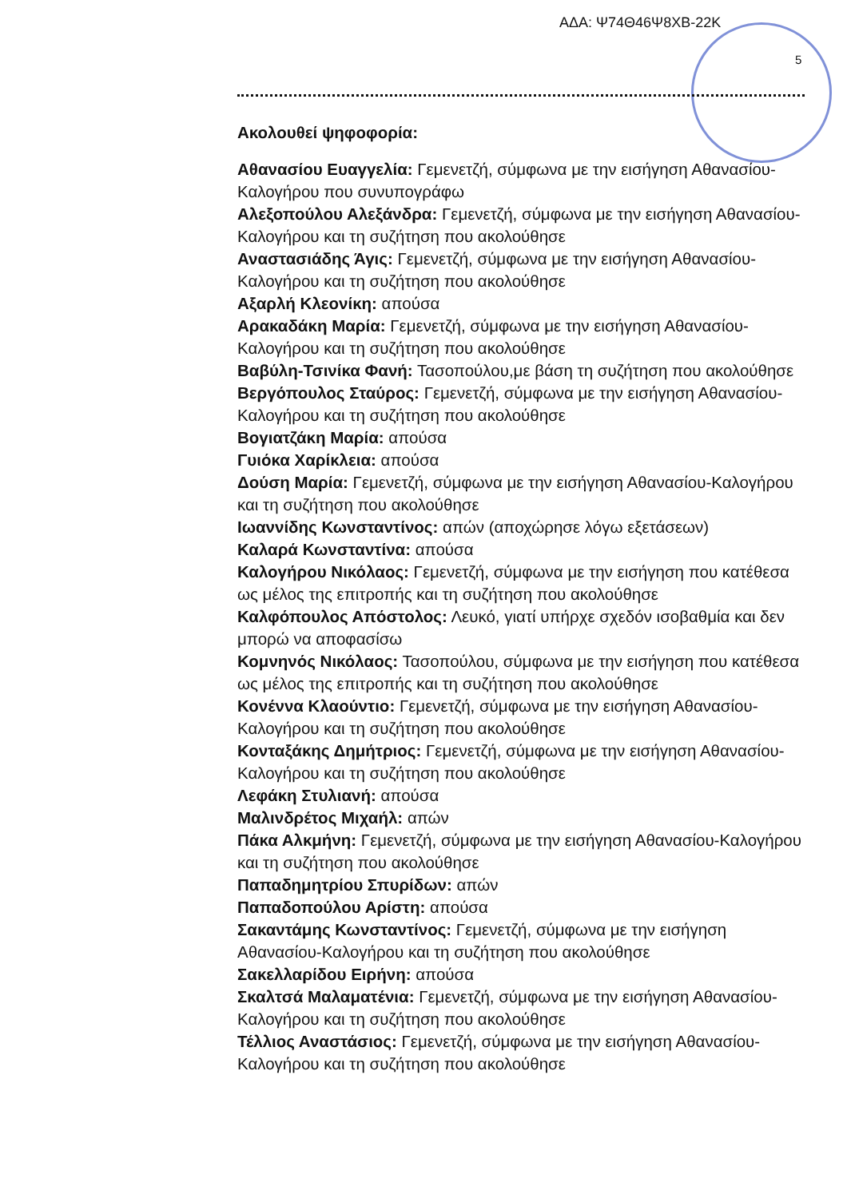ΑΔΑ: Ψ74Θ46Ψ8ΧΒ-22Κ
5
Ακολουθεί ψηφοφορία:
Αθανασίου Ευαγγελία: Γεμενετζή, σύμφωνα με την εισήγηση Αθανασίου-Καλογήρου που συνυπογράφω
Αλεξοπούλου Αλεξάνδρα: Γεμενετζή, σύμφωνα με την εισήγηση Αθανασίου-Καλογήρου και τη συζήτηση που ακολούθησε
Αναστασιάδης Άγις: Γεμενετζή, σύμφωνα με την εισήγηση Αθανασίου-Καλογήρου και τη συζήτηση που ακολούθησε
Αξαρλή Κλεονίκη: απούσα
Αρακαδάκη Μαρία: Γεμενετζή, σύμφωνα με την εισήγηση Αθανασίου-Καλογήρου και τη συζήτηση που ακολούθησε
Βαβύλη-Τσινίκα Φανή: Τασοπούλου,με βάση τη συζήτηση που ακολούθησε
Βεργόπουλος Σταύρος: Γεμενετζή, σύμφωνα με την εισήγηση Αθανασίου-Καλογήρου και τη συζήτηση που ακολούθησε
Βογιατζάκη Μαρία: απούσα
Γυιόκα Χαρίκλεια: απούσα
Δούση Μαρία: Γεμενετζή, σύμφωνα με την εισήγηση Αθανασίου-Καλογήρου και τη συζήτηση που ακολούθησε
Ιωαννίδης Κωνσταντίνος: απών (αποχώρησε λόγω εξετάσεων)
Καλαρά Κωνσταντίνα: απούσα
Καλογήρου Νικόλαος: Γεμενετζή, σύμφωνα με την εισήγηση που κατέθεσα ως μέλος της επιτροπής και τη συζήτηση που ακολούθησε
Καλφόπουλος Απόστολος: Λευκό, γιατί υπήρχε σχεδόν ισοβαθμία και δεν μπορώ να αποφασίσω
Κομνηνός Νικόλαος: Τασοπούλου, σύμφωνα με την εισήγηση που κατέθεσα ως μέλος της επιτροπής και τη συζήτηση που ακολούθησε
Κονέννα Κλαούντιο: Γεμενετζή, σύμφωνα με την εισήγηση Αθανασίου-Καλογήρου και τη συζήτηση που ακολούθησε
Κονταξάκης Δημήτριος: Γεμενετζή, σύμφωνα με την εισήγηση Αθανασίου-Καλογήρου και τη συζήτηση που ακολούθησε
Λεφάκη Στυλιανή: απούσα
Μαλινδρέτος Μιχαήλ: απών
Πάκα Αλκμήνη: Γεμενετζή, σύμφωνα με την εισήγηση Αθανασίου-Καλογήρου και τη συζήτηση που ακολούθησε
Παπαδημητρίου Σπυρίδων: απών
Παπαδοπούλου Αρίστη: απούσα
Σακαντάμης Κωνσταντίνος: Γεμενετζή, σύμφωνα με την εισήγηση Αθανασίου-Καλογήρου και τη συζήτηση που ακολούθησε
Σακελλαρίδου Ειρήνη: απούσα
Σκαλτσά Μαλαματένια: Γεμενετζή, σύμφωνα με την εισήγηση Αθανασίου-Καλογήρου και τη συζήτηση που ακολούθησε
Τέλλιος Αναστάσιος: Γεμενετζή, σύμφωνα με την εισήγηση Αθανασίου-Καλογήρου και τη συζήτηση που ακολούθησε